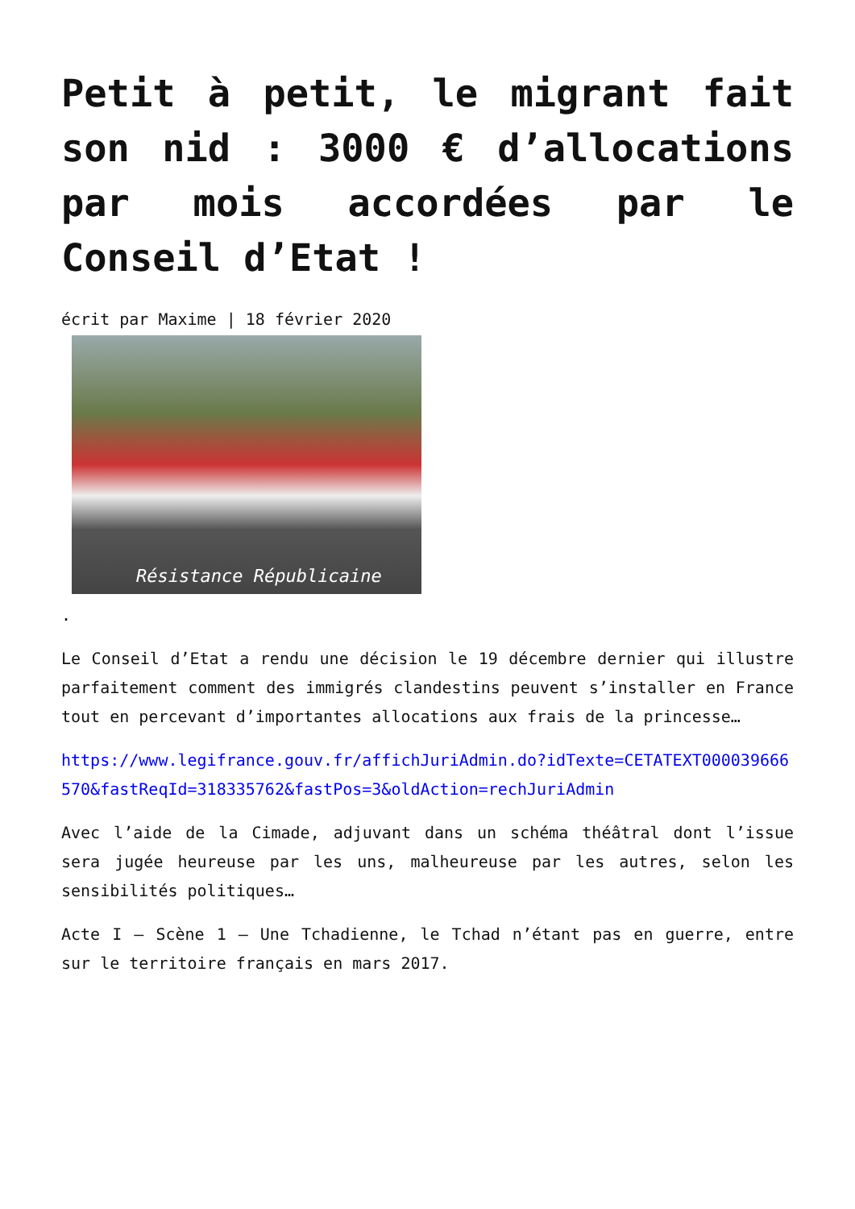Petit à petit, le migrant fait son nid : 3000 € d’allocations par mois accordées par le Conseil d’Etat !
écrit par Maxime | 18 février 2020
Résistance Républicaine
.
Le Conseil d’Etat a rendu une décision le 19 décembre dernier qui illustre parfaitement comment des immigrés clandestins peuvent s’installer en France tout en percevant d’importantes allocations aux frais de la princesse…
https://www.legifrance.gouv.fr/affichJuriAdmin.do?idTexte=CETATEXT000039666570&fastReqId=318335762&fastPos=3&oldAction=rechJuriAdmin
Avec l’aide de la Cimade, adjuvant dans un schéma théâtral dont l’issue sera jugée heureuse par les uns, malheureuse par les autres, selon les sensibilités politiques…
Acte I – Scène 1 – Une Tchadienne, le Tchad n’étant pas en guerre, entre sur le territoire français en mars 2017.